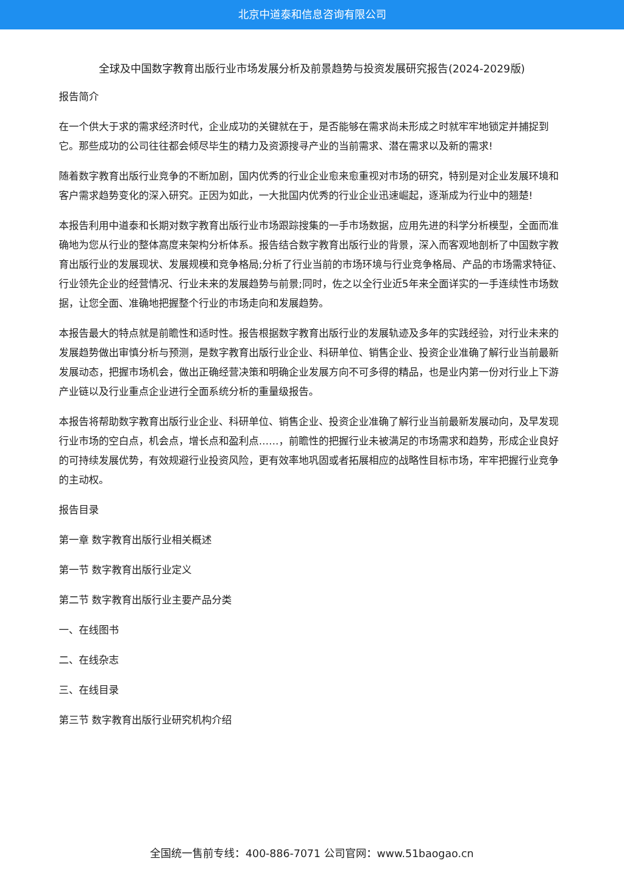北京中道泰和信息咨询有限公司
全球及中国数字教育出版行业市场发展分析及前景趋势与投资发展研究报告(2024-2029版)
报告简介
在一个供大于求的需求经济时代，企业成功的关键就在于，是否能够在需求尚未形成之时就牢牢地锁定并捕捉到它。那些成功的公司往往都会倾尽毕生的精力及资源搜寻产业的当前需求、潜在需求以及新的需求!
随着数字教育出版行业竞争的不断加剧，国内优秀的行业企业愈来愈重视对市场的研究，特别是对企业发展环境和客户需求趋势变化的深入研究。正因为如此，一大批国内优秀的行业企业迅速崛起，逐渐成为行业中的翘楚!
本报告利用中道泰和长期对数字教育出版行业市场跟踪搜集的一手市场数据，应用先进的科学分析模型，全面而准确地为您从行业的整体高度来架构分析体系。报告结合数字教育出版行业的背景，深入而客观地剖析了中国数字教育出版行业的发展现状、发展规模和竞争格局;分析了行业当前的市场环境与行业竞争格局、产品的市场需求特征、行业领先企业的经营情况、行业未来的发展趋势与前景;同时，佐之以全行业近5年来全面详实的一手连续性市场数据，让您全面、准确地把握整个行业的市场走向和发展趋势。
本报告最大的特点就是前瞻性和适时性。报告根据数字教育出版行业的发展轨迹及多年的实践经验，对行业未来的发展趋势做出审慎分析与预测，是数字教育出版行业企业、科研单位、销售企业、投资企业准确了解行业当前最新发展动态，把握市场机会，做出正确经营决策和明确企业发展方向不可多得的精品，也是业内第一份对行业上下游产业链以及行业重点企业进行全面系统分析的重量级报告。
本报告将帮助数字教育出版行业企业、科研单位、销售企业、投资企业准确了解行业当前最新发展动向，及早发现行业市场的空白点，机会点，增长点和盈利点……，前瞻性的把握行业未被满足的市场需求和趋势，形成企业良好的可持续发展优势，有效规避行业投资风险，更有效率地巩固或者拓展相应的战略性目标市场，牢牢把握行业竞争的主动权。
报告目录
第一章 数字教育出版行业相关概述
第一节 数字教育出版行业定义
第二节 数字教育出版行业主要产品分类
一、在线图书
二、在线杂志
三、在线目录
第三节 数字教育出版行业研究机构介绍
全国统一售前专线：400-886-7071 公司官网：www.51baogao.cn